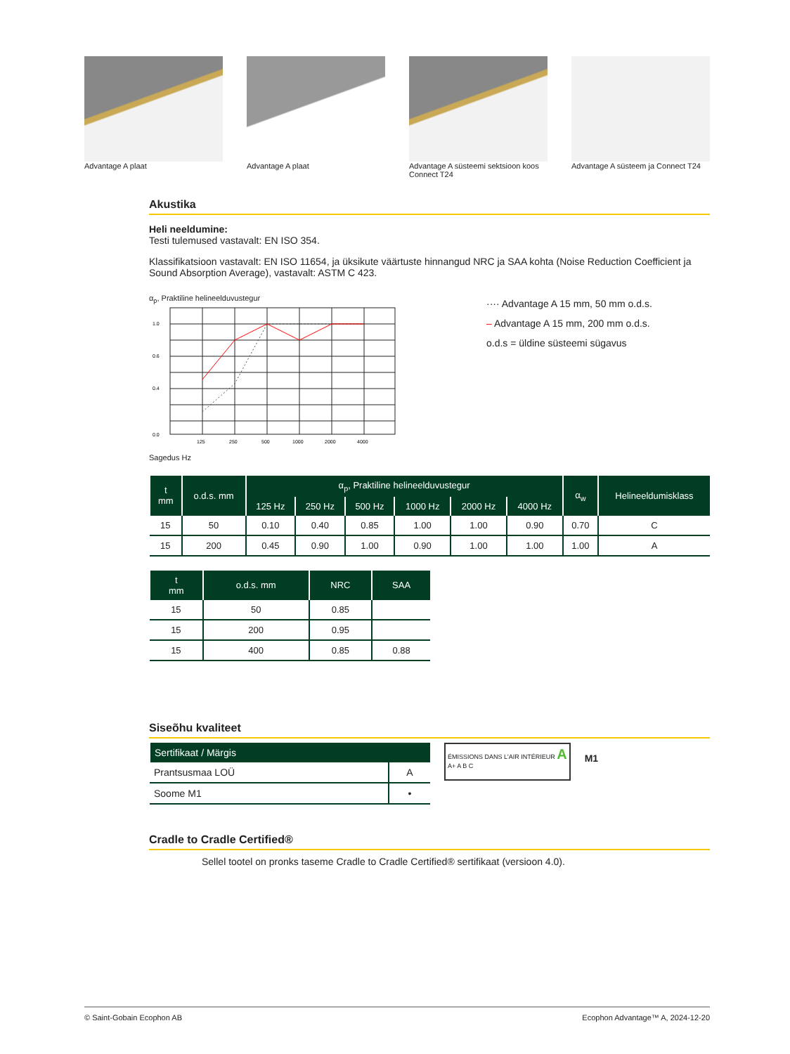Advantage A plaat Advantage A plaat Advantage A süsteemi sektsioon koos Connect T24
Advantage A süsteem ja Connect T24
Akustika
Heli neeldumine:
Testi tulemused vastavalt: EN ISO 354.
Klassifikatsioon vastavalt: EN ISO 11654, ja üksikute väärtuste hinnangud NRC ja SAA kohta (Noise Reduction Coefficient ja Sound Absorption Average), vastavalt: ASTM C 423.
α<sub>p</sub>, Praktiline helineelduvustegur
1.0
0.6
0.4
0.0
125
250
500
1000
2000
4000
Sagedus Hz
···· Advantage A 15 mm, 50 mm o.d.s.
– Advantage A 15 mm, 200 mm o.d.s.
o.d.s = üldine süsteemi sügavus
| t mm | o.d.s. mm | α<sub>p</sub>, Praktiline helineelduvustegur | | | | | | α<sub>w</sub> | Helineeldumisklass |
| --- | --- | --- | --- | --- | --- | --- | --- | --- | --- |
| | | 125 Hz | 250 Hz | 500 Hz | 1000 Hz | 2000 Hz | 4000 Hz | | |
| 15 | 50 | 0.10 | 0.40 | 0.85 | 1.00 | 1.00 | 0.90 | 0.70 | C |
| 15 | 200 | 0.45 | 0.90 | 1.00 | 0.90 | 1.00 | 1.00 | 1.00 | A |
| t mm | o.d.s. mm | NRC | SAA |
| --- | --- | --- | --- |
| 15 | 50 | 0.85 | |
| 15 | 200 | 0.95 | |
| 15 | 400 | 0.85 | 0.88 |
Siseõhu kvaliteet
| Sertifikaat / Märgis | |
| --- | --- |
| Prantsusmaa LOÜ | A |
| Soome M1 | • |
ÉMISSIONS DANS L'AIR INTÉRIEUR A
A+ A B C
M1
Cradle to Cradle Certified®
Sellel tootel on pronks taseme Cradle to Cradle Certified® sertifikaat (versioon 4.0).
© Saint-Gobain Ecophon AB Ecophon Advantage™ A, 2024-12-20